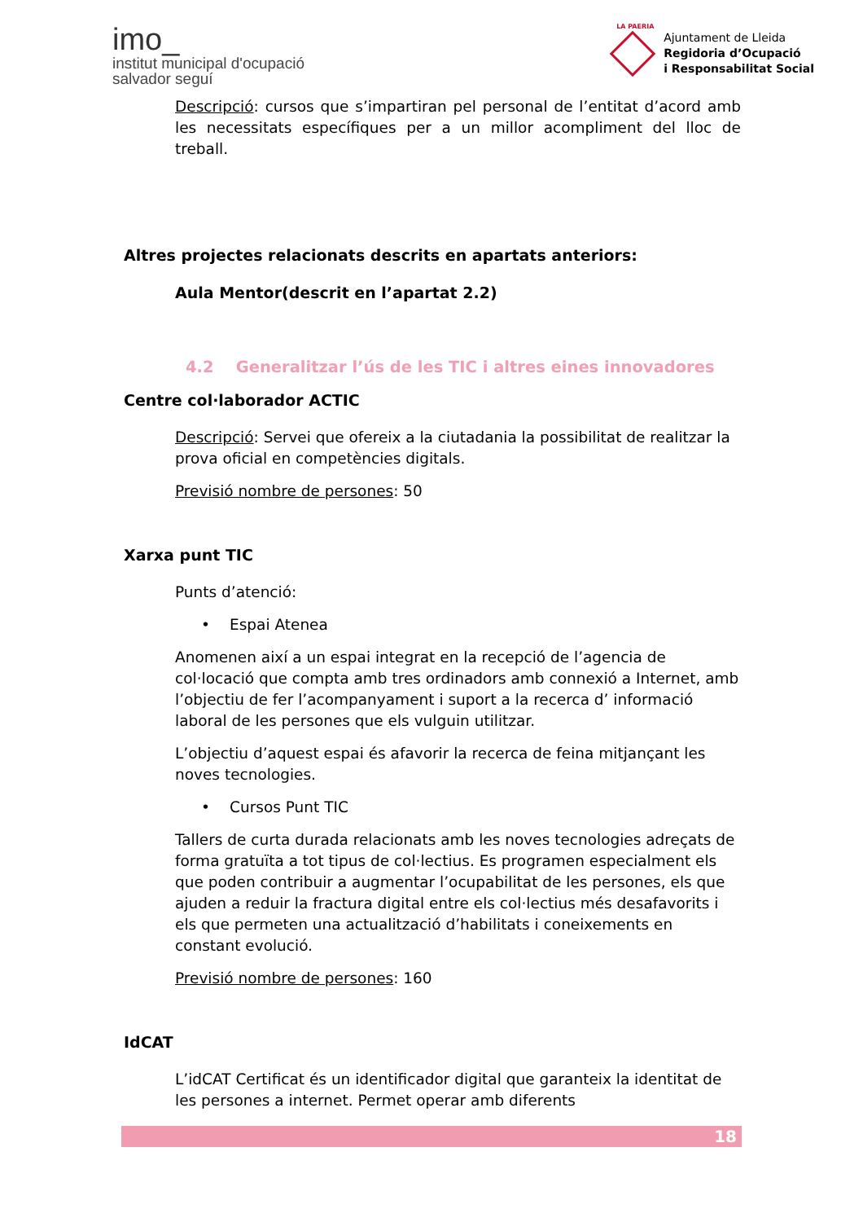imo_
institut municipal d'ocupació
salvador seguí
LA PAERIA
Ajuntament de Lleida
Regidoria d’Ocupació
i Responsabilitat Social
Descripció: cursos que s’impartiran pel personal de l’entitat d’acord amb les necessitats específiques per a un millor acompliment del lloc de treball.
Altres projectes relacionats descrits en apartats anteriors:
Aula Mentor(descrit en l’apartat 2.2)
4.2 Generalitzar l’ús de les TIC i altres eines innovadores
Centre col·laborador ACTIC
Descripció: Servei que ofereix a la ciutadania la possibilitat de realitzar la prova oficial en competències digitals.
Previsió nombre de persones: 50
Xarxa punt TIC
Punts d’atenció:
• Espai Atenea
Anomenen així a un espai integrat en la recepció de l’agencia de col·locació que compta amb tres ordinadors amb connexió a Internet, amb l’objectiu de fer l’acompanyament i suport a la recerca d’ informació laboral de les persones que els vulguin utilitzar.
L’objectiu d’aquest espai és afavorir la recerca de feina mitjançant les noves tecnologies.
• Cursos Punt TIC
Tallers de curta durada relacionats amb les noves tecnologies adreçats de forma gratuïta a tot tipus de col·lectius. Es programen especialment els que poden contribuir a augmentar l’ocupabilitat de les persones, els que ajuden a reduir la fractura digital entre els col·lectius més desafavorits i els que permeten una actualització d’habilitats i coneixements en constant evolució.
Previsió nombre de persones: 160
IdCAT
L’idCAT Certificat és un identificador digital que garanteix la identitat de les persones a internet. Permet operar amb diferents
18